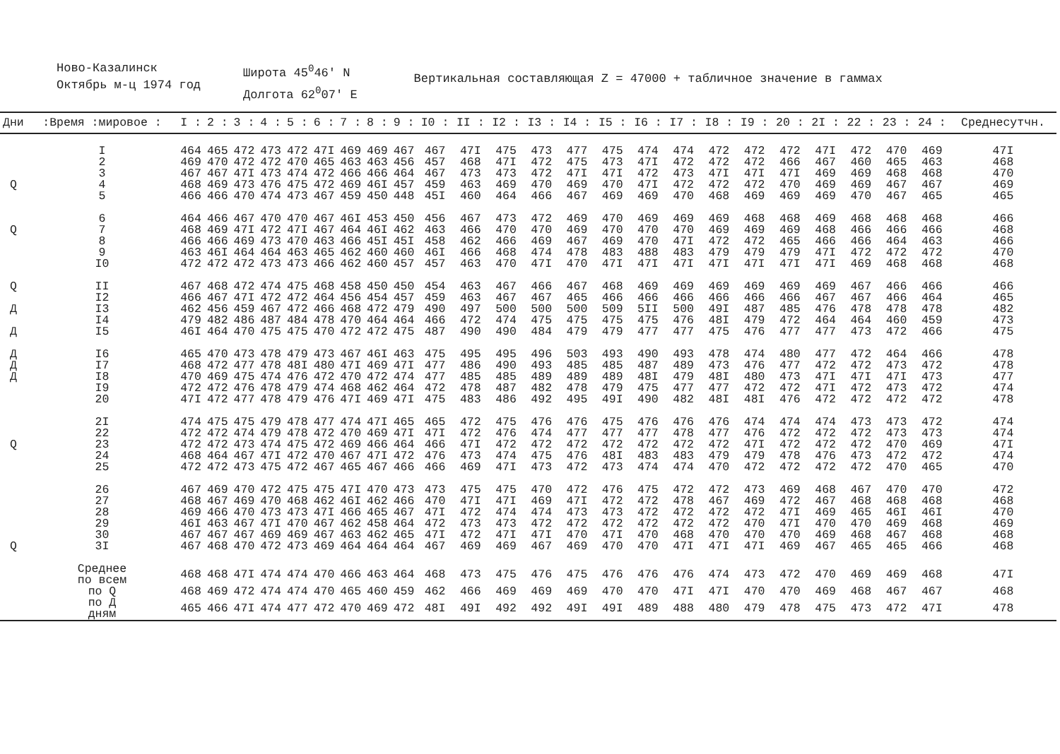Ново-Казалинск
Октябрь м-ц 1974 год
Широта 45<sup>0</sup>46' N
Долгота 62<sup>0</sup>07' E
Вертикальная составляющая Z = 47000 + табличное значение в гаммах
| Дни | :Время :мировое : | I : | 2 : | 3 : | 4 : | 5 : | 6 : | 7 : | 8 : | 9 : | I0 : | II : | I2 : | I3 : | I4 : | I5 : | I6 : | I7 : | I8 : | I9 : | 20 : | 2I : | 22 : | 23 : | 24 : | Среднесутчн. |
| --- | --- | --- | --- | --- | --- | --- | --- | --- | --- | --- | --- | --- | --- | --- | --- | --- | --- | --- | --- | --- | --- | --- | --- | --- | --- | --- |
| | I | 464 | 465 | 472 | 473 | 472 | 47I | 469 | 469 | 467 | 467 | 47I | 475 | 473 | 477 | 475 | 474 | 474 | 472 | 472 | 472 | 47I | 472 | 470 | 469 | 47I |
| | 2 | 469 | 470 | 472 | 472 | 470 | 465 | 463 | 463 | 456 | 457 | 468 | 47I | 472 | 475 | 473 | 47I | 472 | 472 | 472 | 466 | 467 | 460 | 465 | 463 | 468 |
| | 3 | 467 | 467 | 47I | 473 | 474 | 472 | 466 | 466 | 464 | 467 | 473 | 473 | 472 | 47I | 47I | 472 | 473 | 47I | 47I | 47I | 469 | 469 | 468 | 468 | 470 |
| Q | 4 | 468 | 469 | 473 | 476 | 475 | 472 | 469 | 46I | 457 | 459 | 463 | 469 | 470 | 469 | 470 | 47I | 472 | 472 | 472 | 470 | 469 | 469 | 467 | 467 | 469 |
| | 5 | 466 | 466 | 470 | 474 | 473 | 467 | 459 | 450 | 448 | 45I | 460 | 464 | 466 | 467 | 469 | 469 | 470 | 468 | 469 | 469 | 469 | 470 | 467 | 465 | 465 |
| | 6 | 464 | 466 | 467 | 470 | 470 | 467 | 46I | 453 | 450 | 456 | 467 | 473 | 472 | 469 | 470 | 469 | 469 | 469 | 468 | 468 | 469 | 468 | 468 | 468 | 466 |
| Q | 7 | 468 | 469 | 47I | 472 | 47I | 467 | 464 | 46I | 462 | 463 | 466 | 470 | 470 | 469 | 470 | 470 | 470 | 469 | 469 | 469 | 468 | 466 | 466 | 466 | 468 |
| | 8 | 466 | 466 | 469 | 473 | 470 | 463 | 466 | 45I | 45I | 458 | 462 | 466 | 469 | 467 | 469 | 470 | 47I | 472 | 472 | 465 | 466 | 466 | 464 | 463 | 466 |
| | 9 | 463 | 46I | 464 | 464 | 463 | 465 | 462 | 460 | 460 | 46I | 466 | 468 | 474 | 478 | 483 | 488 | 483 | 479 | 479 | 479 | 47I | 472 | 472 | 472 | 470 |
| | I0 | 472 | 472 | 472 | 473 | 473 | 466 | 462 | 460 | 457 | 457 | 463 | 470 | 47I | 470 | 47I | 47I | 47I | 47I | 47I | 47I | 47I | 469 | 468 | 468 | 468 |
| Q | II | 467 | 468 | 472 | 474 | 475 | 468 | 458 | 450 | 450 | 454 | 463 | 467 | 466 | 467 | 468 | 469 | 469 | 469 | 469 | 469 | 469 | 467 | 466 | 466 | 466 |
| | I2 | 466 | 467 | 47I | 472 | 472 | 464 | 456 | 454 | 457 | 459 | 463 | 467 | 467 | 465 | 466 | 466 | 466 | 466 | 466 | 466 | 467 | 467 | 466 | 464 | 465 |
| Д | I3 | 462 | 456 | 459 | 467 | 472 | 466 | 468 | 472 | 479 | 490 | 497 | 500 | 500 | 500 | 509 | 5II | 500 | 49I | 487 | 485 | 476 | 478 | 478 | 478 | 482 |
| | I4 | 479 | 482 | 486 | 487 | 484 | 478 | 470 | 464 | 464 | 466 | 472 | 474 | 475 | 475 | 475 | 475 | 476 | 48I | 479 | 472 | 464 | 464 | 460 | 459 | 473 |
| Д | I5 | 46I | 464 | 470 | 475 | 475 | 470 | 472 | 472 | 475 | 487 | 490 | 490 | 484 | 479 | 479 | 477 | 477 | 475 | 476 | 477 | 477 | 473 | 472 | 466 | 475 |
| Д | I6 | 465 | 470 | 473 | 478 | 479 | 473 | 467 | 46I | 463 | 475 | 495 | 495 | 496 | 503 | 493 | 490 | 493 | 478 | 474 | 480 | 477 | 472 | 464 | 466 | 478 |
| Д | I7 | 468 | 472 | 477 | 478 | 48I | 480 | 47I | 469 | 47I | 477 | 486 | 490 | 493 | 485 | 485 | 487 | 489 | 473 | 476 | 477 | 472 | 472 | 473 | 472 | 478 |
| Д | I8 | 470 | 469 | 475 | 474 | 476 | 472 | 470 | 472 | 474 | 477 | 485 | 485 | 489 | 489 | 489 | 48I | 479 | 48I | 480 | 473 | 47I | 47I | 47I | 473 | 477 |
| | I9 | 472 | 472 | 476 | 478 | 479 | 474 | 468 | 462 | 464 | 472 | 478 | 487 | 482 | 478 | 479 | 475 | 477 | 477 | 472 | 472 | 47I | 472 | 473 | 472 | 474 |
| | 20 | 47I | 472 | 477 | 478 | 479 | 476 | 47I | 469 | 47I | 475 | 483 | 486 | 492 | 495 | 49I | 490 | 482 | 48I | 48I | 476 | 472 | 472 | 472 | 472 | 478 |
| | 2I | 474 | 475 | 475 | 479 | 478 | 477 | 474 | 47I | 465 | 465 | 472 | 475 | 476 | 476 | 475 | 476 | 476 | 476 | 474 | 474 | 474 | 473 | 473 | 472 | 474 |
| | 22 | 472 | 472 | 474 | 479 | 478 | 472 | 470 | 469 | 47I | 47I | 472 | 476 | 474 | 477 | 477 | 477 | 478 | 477 | 476 | 472 | 472 | 472 | 473 | 473 | 474 |
| Q | 23 | 472 | 472 | 473 | 474 | 475 | 472 | 469 | 466 | 464 | 466 | 47I | 472 | 472 | 472 | 472 | 472 | 472 | 472 | 47I | 472 | 472 | 472 | 470 | 469 | 47I |
| | 24 | 468 | 464 | 467 | 47I | 472 | 470 | 467 | 47I | 472 | 476 | 473 | 474 | 475 | 476 | 48I | 483 | 483 | 479 | 479 | 478 | 476 | 473 | 472 | 472 | 474 |
| | 25 | 472 | 472 | 473 | 475 | 472 | 467 | 465 | 467 | 466 | 466 | 469 | 47I | 473 | 472 | 473 | 474 | 474 | 470 | 472 | 472 | 472 | 472 | 470 | 465 | 470 |
| | 26 | 467 | 469 | 470 | 472 | 475 | 475 | 47I | 470 | 473 | 473 | 475 | 475 | 470 | 472 | 476 | 475 | 472 | 472 | 473 | 469 | 468 | 467 | 470 | 470 | 472 |
| | 27 | 468 | 467 | 469 | 470 | 468 | 462 | 46I | 462 | 466 | 470 | 47I | 47I | 469 | 47I | 472 | 472 | 478 | 467 | 469 | 472 | 467 | 468 | 468 | 468 | 468 |
| | 28 | 469 | 466 | 470 | 473 | 473 | 47I | 466 | 465 | 467 | 47I | 472 | 474 | 474 | 473 | 473 | 472 | 472 | 472 | 472 | 47I | 469 | 465 | 46I | 46I | 470 |
| | 29 | 46I | 463 | 467 | 47I | 470 | 467 | 462 | 458 | 464 | 472 | 473 | 473 | 472 | 472 | 472 | 472 | 472 | 472 | 470 | 47I | 470 | 470 | 469 | 468 | 469 |
| | 30 | 467 | 467 | 467 | 469 | 469 | 467 | 463 | 462 | 465 | 47I | 472 | 47I | 47I | 470 | 47I | 470 | 468 | 470 | 470 | 470 | 469 | 468 | 467 | 468 | 468 |
| Q | 3I | 467 | 468 | 470 | 472 | 473 | 469 | 464 | 464 | 464 | 467 | 469 | 469 | 467 | 469 | 470 | 470 | 47I | 47I | 47I | 469 | 467 | 465 | 465 | 466 | 468 |
| | Среднее по всем | 468 | 468 | 47I | 474 | 474 | 470 | 466 | 463 | 464 | 468 | 473 | 475 | 476 | 475 | 476 | 476 | 476 | 474 | 473 | 472 | 470 | 469 | 469 | 468 | 47I |
| | по Q | 468 | 469 | 472 | 474 | 474 | 470 | 465 | 460 | 459 | 462 | 466 | 469 | 469 | 469 | 470 | 470 | 47I | 47I | 470 | 470 | 469 | 468 | 467 | 467 | 468 |
| | по Д дням | 465 | 466 | 47I | 474 | 477 | 472 | 470 | 469 | 472 | 48I | 49I | 492 | 492 | 49I | 49I | 489 | 488 | 480 | 479 | 478 | 475 | 473 | 472 | 47I | 478 |